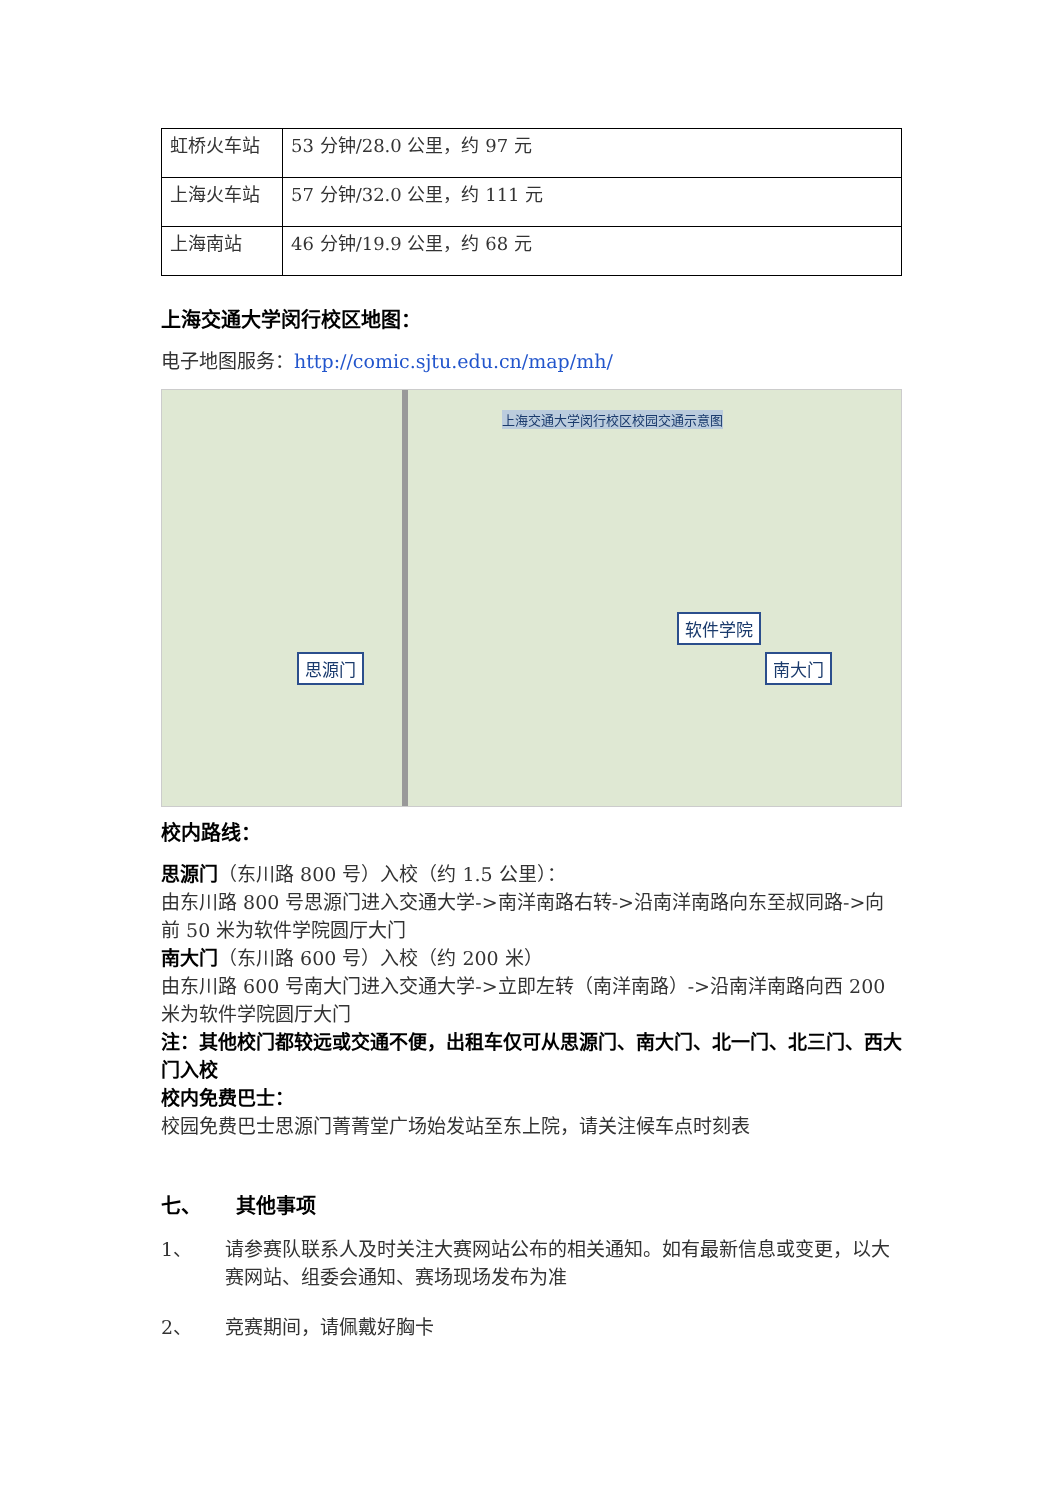| 虹桥火车站 | 53 分钟/28.0 公里，约 97 元 |
| 上海火车站 | 57 分钟/32.0 公里，约 111 元 |
| 上海南站 | 46 分钟/19.9 公里，约 68 元 |
上海交通大学闵行校区地图：
电子地图服务：http://comic.sjtu.edu.cn/map/mh/
上海交通大学闵行校区校园交通示意图
思源门
软件学院
南大门
校内路线：
思源门（东川路 800 号）入校（约 1.5 公里）：
由东川路 800 号思源门进入交通大学->南洋南路右转->沿南洋南路向东至叔同路->向前 50 米为软件学院圆厅大门
南大门（东川路 600 号）入校（约 200 米）
由东川路 600 号南大门进入交通大学->立即左转（南洋南路）->沿南洋南路向西 200 米为软件学院圆厅大门
注：其他校门都较远或交通不便，出租车仅可从思源门、南大门、北一门、北三门、西大门入校
校内免费巴士：
校园免费巴士思源门菁菁堂广场始发站至东上院，请关注候车点时刻表
七、 其他事项
1、 请参赛队联系人及时关注大赛网站公布的相关通知。如有最新信息或变更，以大赛网站、组委会通知、赛场现场发布为准
2、 竞赛期间，请佩戴好胸卡